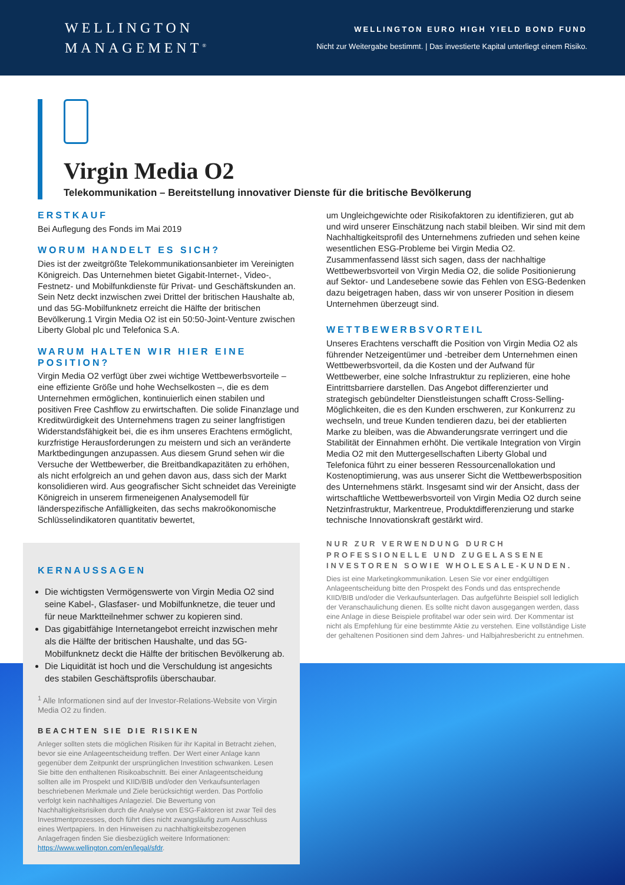WELLINGTON
MANAGEMENT<sup>®</sup>
WELLINGTON EURO HIGH YIELD BOND FUND
Nicht zur Weitergabe bestimmt. | Das investierte Kapital unterliegt einem Risiko.
Virgin Media O2
Telekommunikation – Bereitstellung innovativer Dienste für die britische Bevölkerung
ERSTKAUF
Bei Auflegung des Fonds im Mai 2019
WORUM HANDELT ES SICH?
Dies ist der zweitgrößte Telekommunikationsanbieter im Vereinigten Königreich. Das Unternehmen bietet Gigabit-Internet-, Video-, Festnetz- und Mobilfunkdienste für Privat- und Geschäftskunden an. Sein Netz deckt inzwischen zwei Drittel der britischen Haushalte ab, und das 5G-Mobilfunknetz erreicht die Hälfte der britischen Bevölkerung.1 Virgin Media O2 ist ein 50:50-Joint-Venture zwischen Liberty Global plc und Telefonica S.A.
WARUM HALTEN WIR HIER EINE POSITION?
Virgin Media O2 verfügt über zwei wichtige Wettbewerbsvorteile – eine effiziente Größe und hohe Wechselkosten –, die es dem Unternehmen ermöglichen, kontinuierlich einen stabilen und positiven Free Cashflow zu erwirtschaften. Die solide Finanzlage und Kreditwürdigkeit des Unternehmens tragen zu seiner langfristigen Widerstandsfähigkeit bei, die es ihm unseres Erachtens ermöglicht, kurzfristige Herausforderungen zu meistern und sich an veränderte Marktbedingungen anzupassen. Aus diesem Grund sehen wir die Versuche der Wettbewerber, die Breitbandkapazitäten zu erhöhen, als nicht erfolgreich an und gehen davon aus, dass sich der Markt konsolidieren wird. Aus geografischer Sicht schneidet das Vereinigte Königreich in unserem firmeneigenen Analysemodell für länderspezifische Anfälligkeiten, das sechs makroökonomische Schlüsselindikatoren quantitativ bewertet,
KERNAUSSAGEN
Die wichtigsten Vermögenswerte von Virgin Media O2 sind seine Kabel-, Glasfaser- und Mobilfunknetze, die teuer und für neue Marktteilnehmer schwer zu kopieren sind.
Das gigabitfähige Internetangebot erreicht inzwischen mehr als die Hälfte der britischen Haushalte, und das 5G-Mobilfunknetz deckt die Hälfte der britischen Bevölkerung ab.
Die Liquidität ist hoch und die Verschuldung ist angesichts des stabilen Geschäftsprofils überschaubar.
<sup>1</sup> Alle Informationen sind auf der Investor-Relations-Website von Virgin Media O2 zu finden.
BEACHTEN SIE DIE RISIKEN
Anleger sollten stets die möglichen Risiken für ihr Kapital in Betracht ziehen, bevor sie eine Anlageentscheidung treffen. Der Wert einer Anlage kann gegenüber dem Zeitpunkt der ursprünglichen Investition schwanken. Lesen Sie bitte den enthaltenen Risikoabschnitt. Bei einer Anlageentscheidung sollten alle im Prospekt und KIID/BIB und/oder den Verkaufsunterlagen beschriebenen Merkmale und Ziele berücksichtigt werden. Das Portfolio verfolgt kein nachhaltiges Anlageziel. Die Bewertung von Nachhaltigkeitsrisiken durch die Analyse von ESG-Faktoren ist zwar Teil des Investmentprozesses, doch führt dies nicht zwangsläufig zum Ausschluss eines Wertpapiers. In den Hinweisen zu nachhaltigkeitsbezogenen Anlagefragen finden Sie diesbezüglich weitere Informationen: https://www.wellington.com/en/legal/sfdr.
um Ungleichgewichte oder Risikofaktoren zu identifizieren, gut ab und wird unserer Einschätzung nach stabil bleiben. Wir sind mit dem Nachhaltigkeitsprofil des Unternehmens zufrieden und sehen keine wesentlichen ESG-Probleme bei Virgin Media O2. Zusammenfassend lässt sich sagen, dass der nachhaltige Wettbewerbsvorteil von Virgin Media O2, die solide Positionierung auf Sektor- und Landesebene sowie das Fehlen von ESG-Bedenken dazu beigetragen haben, dass wir von unserer Position in diesem Unternehmen überzeugt sind.
WETTBEWERBSVORTEIL
Unseres Erachtens verschafft die Position von Virgin Media O2 als führender Netzeigentümer und -betreiber dem Unternehmen einen Wettbewerbsvorteil, da die Kosten und der Aufwand für Wettbewerber, eine solche Infrastruktur zu replizieren, eine hohe Eintrittsbarriere darstellen. Das Angebot differenzierter und strategisch gebündelter Dienstleistungen schafft Cross-Selling-Möglichkeiten, die es den Kunden erschweren, zur Konkurrenz zu wechseln, und treue Kunden tendieren dazu, bei der etablierten Marke zu bleiben, was die Abwanderungsrate verringert und die Stabilität der Einnahmen erhöht. Die vertikale Integration von Virgin Media O2 mit den Muttergesellschaften Liberty Global und Telefonica führt zu einer besseren Ressourcenallokation und Kostenoptimierung, was aus unserer Sicht die Wettbewerbsposition des Unternehmens stärkt. Insgesamt sind wir der Ansicht, dass der wirtschaftliche Wettbewerbsvorteil von Virgin Media O2 durch seine Netzinfrastruktur, Markentreue, Produktdifferenzierung und starke technische Innovationskraft gestärkt wird.
NUR ZUR VERWENDUNG DURCH PROFESSIONELLE UND ZUGELASSENE INVESTOREN SOWIE WHOLESALE-KUNDEN.
Dies ist eine Marketingkommunikation. Lesen Sie vor einer endgültigen Anlageentscheidung bitte den Prospekt des Fonds und das entsprechende KIID/BIB und/oder die Verkaufsunterlagen. Das aufgeführte Beispiel soll lediglich der Veranschaulichung dienen. Es sollte nicht davon ausgegangen werden, dass eine Anlage in diese Beispiele profitabel war oder sein wird. Der Kommentar ist nicht als Empfehlung für eine bestimmte Aktie zu verstehen. Eine vollständige Liste der gehaltenen Positionen sind dem Jahres- und Halbjahresbericht zu entnehmen.